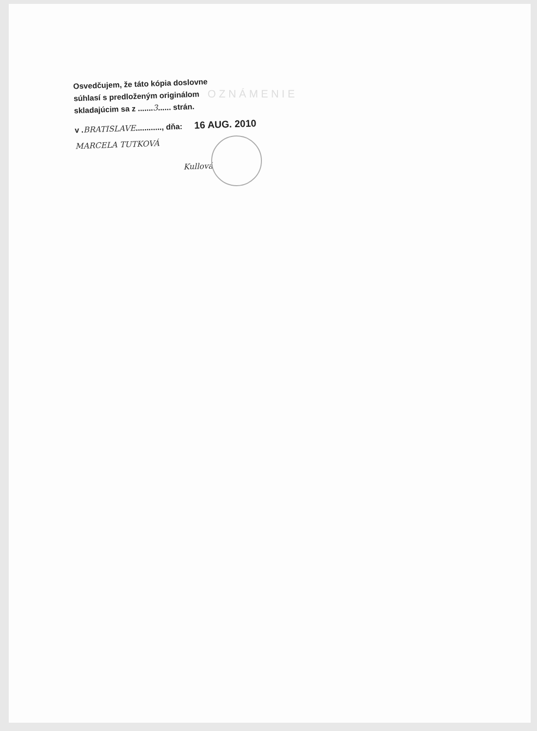OZNÁMENIE
Osvedčujem, že táto kópia doslovne
súhlasí s predloženým originálom
skladajúcim sa z .......3...... strán.
v .BRATISLAVE............, dňa: 16 AUG. 2010
MARCELA TUTKOVÁ
Kullová